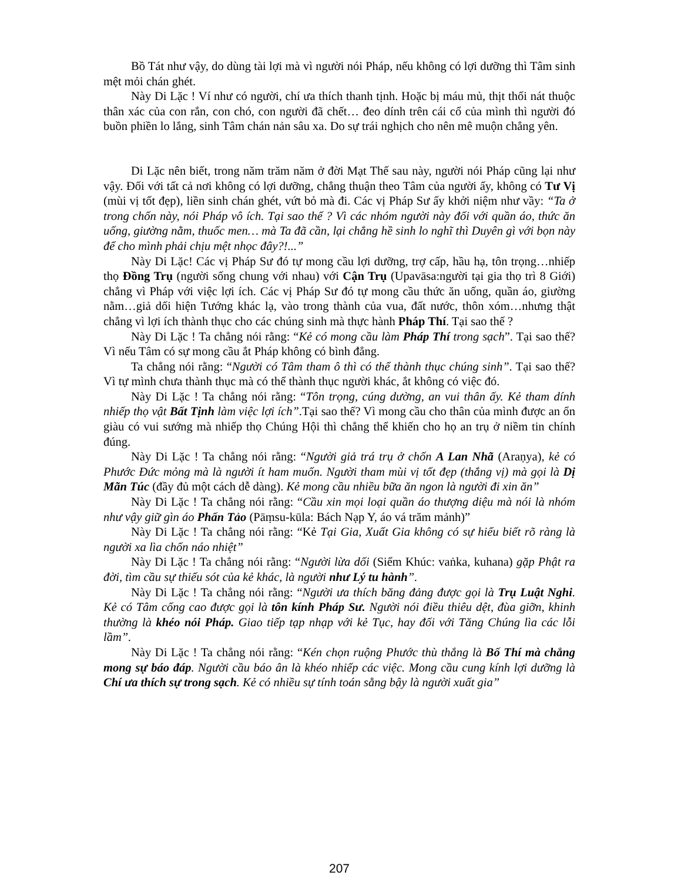Bồ Tát như vậy, do dùng tài lợi mà vì người nói Pháp, nếu không có lợi dưỡng thì Tâm sinh mệt mỏi chán ghét.
Này Di Lặc ! Ví như có người, chí ưa thích thanh tịnh. Hoặc bị máu mủ, thịt thối nát thuộc thân xác của con rắn, con chó, con người đã chết… đeo dính trên cái cổ của mình thì người đó buồn phiền lo lắng, sinh Tâm chán nản sâu xa. Do sự trái nghịch cho nên mê muộn chẳng yên.
Di Lặc nên biết, trong năm trăm năm ở đời Mạt Thế sau này, người nói Pháp cũng lại như vậy. Đối với tất cả nơi không có lợi dưỡng, chẳng thuận theo Tâm của người ấy, không có Tư Vị (mùi vị tốt đẹp), liền sinh chán ghét, vứt bỏ mà đi. Các vị Pháp Sư ấy khởi niệm như vầy: “Ta ở trong chốn này, nói Pháp vô ích. Tại sao thế ? Vì các nhóm người này đối với quần áo, thức ăn uống, giường nằm, thuốc men… mà Ta đã cần, lại chẳng hề sinh lo nghĩ thì Duyên gì với bọn này để cho mình phải chịu mệt nhọc đây?!...”
Này Di Lặc! Các vị Pháp Sư đó tự mong cầu lợi dưỡng, trợ cấp, hầu hạ, tôn trọng…nhiếp thọ Đồng Trụ (người sống chung với nhau) với Cận Trụ (Upavāsa:người tại gia thọ trì 8 Giới) chẳng vì Pháp với việc lợi ích. Các vị Pháp Sư đó tự mong cầu thức ăn uống, quần áo, giường nằm…giả dối hiện Tướng khác lạ, vào trong thành của vua, đất nước, thôn xóm…nhưng thật chẳng vì lợi ích thành thục cho các chúng sinh mà thực hành Pháp Thí. Tại sao thế ?
Này Di Lặc ! Ta chẳng nói rằng: “Kẻ có mong cầu làm Pháp Thí trong sạch”. Tại sao thế? Vì nếu Tâm có sự mong cầu ắt Pháp không có bình đẳng.
Ta chẳng nói rằng: “Người có Tâm tham ô thì có thể thành thục chúng sinh”. Tại sao thế? Vì tự mình chưa thành thục mà có thể thành thục người khác, ắt không có việc đó.
Này Di Lặc ! Ta chẳng nói rằng: “Tôn trọng, cúng dường, an vui thân ấy. Kẻ tham dính nhiếp thọ vật Bất Tịnh làm việc lợi ích”.Tại sao thế? Vì mong cầu cho thân của mình được an ổn giàu có vui sướng mà nhiếp thọ Chúng Hội thì chẳng thể khiến cho họ an trụ ở niềm tin chính đúng.
Này Di Lặc ! Ta chẳng nói rằng: “Người giả trá trụ ở chốn A Lan Nhã (Araṇya), kẻ có Phước Đức mỏng mà là người ít ham muốn. Người tham mùi vị tốt đẹp (thắng vị) mà gọi là Dị Mãn Túc (đầy đủ một cách dễ dàng). Kẻ mong cầu nhiều bữa ăn ngon là người đi xin ăn”
Này Di Lặc ! Ta chẳng nói rằng: “Cầu xin mọi loại quần áo thượng diệu mà nói là nhóm như vậy giữ gìn áo Phấn Tảo (Pāṃsu-kūla: Bách Nạp Y, áo vá trăm mảnh)”
Này Di Lặc ! Ta chẳng nói rằng: “Kẻ Tại Gia, Xuất Gia không có sự hiểu biết rõ ràng là người xa lìa chốn náo nhiệt”
Này Di Lặc ! Ta chẳng nói rằng: “Người lừa dối (Siểm Khúc: vaṅka, kuhana) gặp Phật ra đời, tìm cầu sự thiếu sót của kẻ khác, là người như Lý tu hành”.
Này Di Lặc ! Ta chẳng nói rằng: “Người ưa thích băng đảng được gọi là Trụ Luật Nghi. Kẻ có Tâm cống cao được gọi là tôn kính Pháp Sư. Người nói điều thiêu dệt, đùa giỡn, khinh thường là khéo nói Pháp. Giao tiếp tạp nhạp với kẻ Tục, hay đối với Tăng Chúng lìa các lỗi lầm”.
Này Di Lặc ! Ta chẳng nói rằng: “Kén chọn ruộng Phước thù thắng là Bố Thí mà chẳng mong sự báo đáp. Người cầu báo ân là khéo nhiếp các việc. Mong cầu cung kính lợi dưỡng là Chí ưa thích sự trong sạch. Kẻ có nhiều sự tính toán sằng bậy là người xuất gia”
207